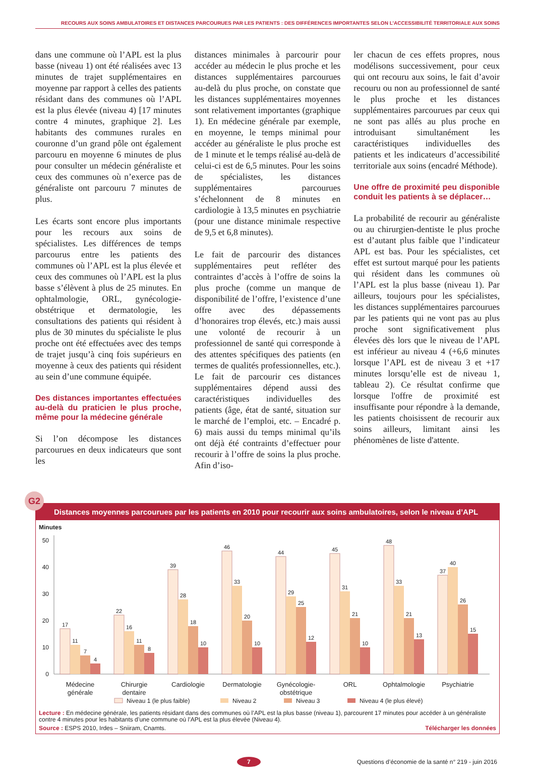RECOURS AUX SOINS AMBULATOIRES ET DISTANCES PARCOURUES PAR LES PATIENTS : DES DIFFÉRENCES IMPORTANTES SELON L’ACCESSIBILITÉ TERRITORIALE AUX SOINS
dans une commune où l’APL est la plus basse (niveau 1) ont été réalisées avec 13 minutes de trajet supplémentaires en moyenne par rapport à celles des patients résidant dans des communes où l’APL est la plus élevée (niveau 4) [17 minutes contre 4 minutes, graphique 2]. Les habitants des communes rurales en couronne d’un grand pôle ont également parcouru en moyenne 6 minutes de plus pour consulter un médecin généraliste et ceux des communes où n’exerce pas de généraliste ont parcouru 7 minutes de plus.
Les écarts sont encore plus importants pour les recours aux soins de spécialistes. Les différences de temps parcourus entre les patients des communes où l’APL est la plus élevée et ceux des communes où l’APL est la plus basse s’élèvent à plus de 25 minutes. En ophtalmologie, ORL, gynécologie-obstétrique et dermatologie, les consultations des patients qui résident à plus de 30 minutes du spécialiste le plus proche ont été effectuées avec des temps de trajet jusqu’à cinq fois supérieurs en moyenne à ceux des patients qui résident au sein d’une commune équipée.
Des distances importantes effectuées au-delà du praticien le plus proche, même pour la médecine générale
Si l’on décompose les distances parcourues en deux indicateurs que sont les
distances minimales à parcourir pour accéder au médecin le plus proche et les distances supplémentaires parcourues au-delà du plus proche, on constate que les distances supplémentaires moyennes sont relativement importantes (graphique 1). En médecine générale par exemple, en moyenne, le temps minimal pour accéder au généraliste le plus proche est de 1 minute et le temps réalisé au-delà de celui-ci est de 6,5 minutes. Pour les soins de spécialistes, les distances supplémentaires parcourues s’échelonnent de 8 minutes en cardiologie à 13,5 minutes en psychiatrie (pour une distance minimale respective de 9,5 et 6,8 minutes).
Le fait de parcourir des distances supplémentaires peut refléter des contraintes d’accès à l’offre de soins la plus proche (comme un manque de disponibilité de l’offre, l’existence d’une offre avec des dépassements d’honoraires trop élevés, etc.) mais aussi une volonté de recourir à un professionnel de santé qui corresponde à des attentes spécifiques des patients (en termes de qualités professionnelles, etc.). Le fait de parcourir ces distances supplémentaires dépend aussi des caractéristiques individuelles des patients (âge, état de santé, situation sur le marché de l’emploi, etc. – Encadré p. 6) mais aussi du temps minimal qu’ils ont déjà été contraints d’effectuer pour recourir à l’offre de soins la plus proche. Afin d’iso-
ler chacun de ces effets propres, nous modélisons successivement, pour ceux qui ont recouru aux soins, le fait d’avoir recouru ou non au professionnel de santé le plus proche et les distances supplémentaires parcourues par ceux qui ne sont pas allés au plus proche en introduisant simultanément les caractéristiques individuelles des patients et les indicateurs d’accessibilité territoriale aux soins (encadré Méthode).
Une offre de proximité peu disponible conduit les patients à se déplacer…
La probabilité de recourir au généraliste ou au chirurgien-dentiste le plus proche est d’autant plus faible que l’indicateur APL est bas. Pour les spécialistes, cet effet est surtout marqué pour les patients qui résident dans les communes où l’APL est la plus basse (niveau 1). Par ailleurs, toujours pour les spécialistes, les distances supplémentaires parcourues par les patients qui ne vont pas au plus proche sont significativement plus élevées dès lors que le niveau de l’APL est inférieur au niveau 4 (+6,6 minutes lorsque l’APL est de niveau 3 et +17 minutes lorsqu’elle est de niveau 1, tableau 2). Ce résultat confirme que lorsque l'offre de proximité est insuffisante pour répondre à la demande, les patients choisissent de recourir aux soins ailleurs, limitant ainsi les phénomènes de liste d'attente.
G2
Distances moyennes parcourues par les patients en 2010 pour recourir aux soins ambulatoires, selon le niveau d’APL
Minutes
50
40
30
20
10
0
17
11
7
4
22
16
11
8
39
28
18
10
46
33
20
10
44
29
25
12
45
31
21
10
48
33
21
13
37
40
26
15
Médecine
générale
Chirurgie
dentaire
Cardiologie
Dermatologie
Gynécologie-
obstétrique
ORL
Ophtalmologie
Psychiatrie
Niveau 1 (le plus faible)
Niveau 2
Niveau 3
Niveau 4 (le plus élevé)
Lecture : En médecine générale, les patients résidant dans des communes où l’APL est la plus basse (niveau 1), parcourent 17 minutes pour accéder à un généraliste contre 4 minutes pour les habitants d’une commune où l’APL est la plus élevée (Niveau 4).
Source : ESPS 2010, Irdes – Sniiram, Cnamts. Télécharger les données
7 Questions d’économie de la santé n° 219 - juin 2016